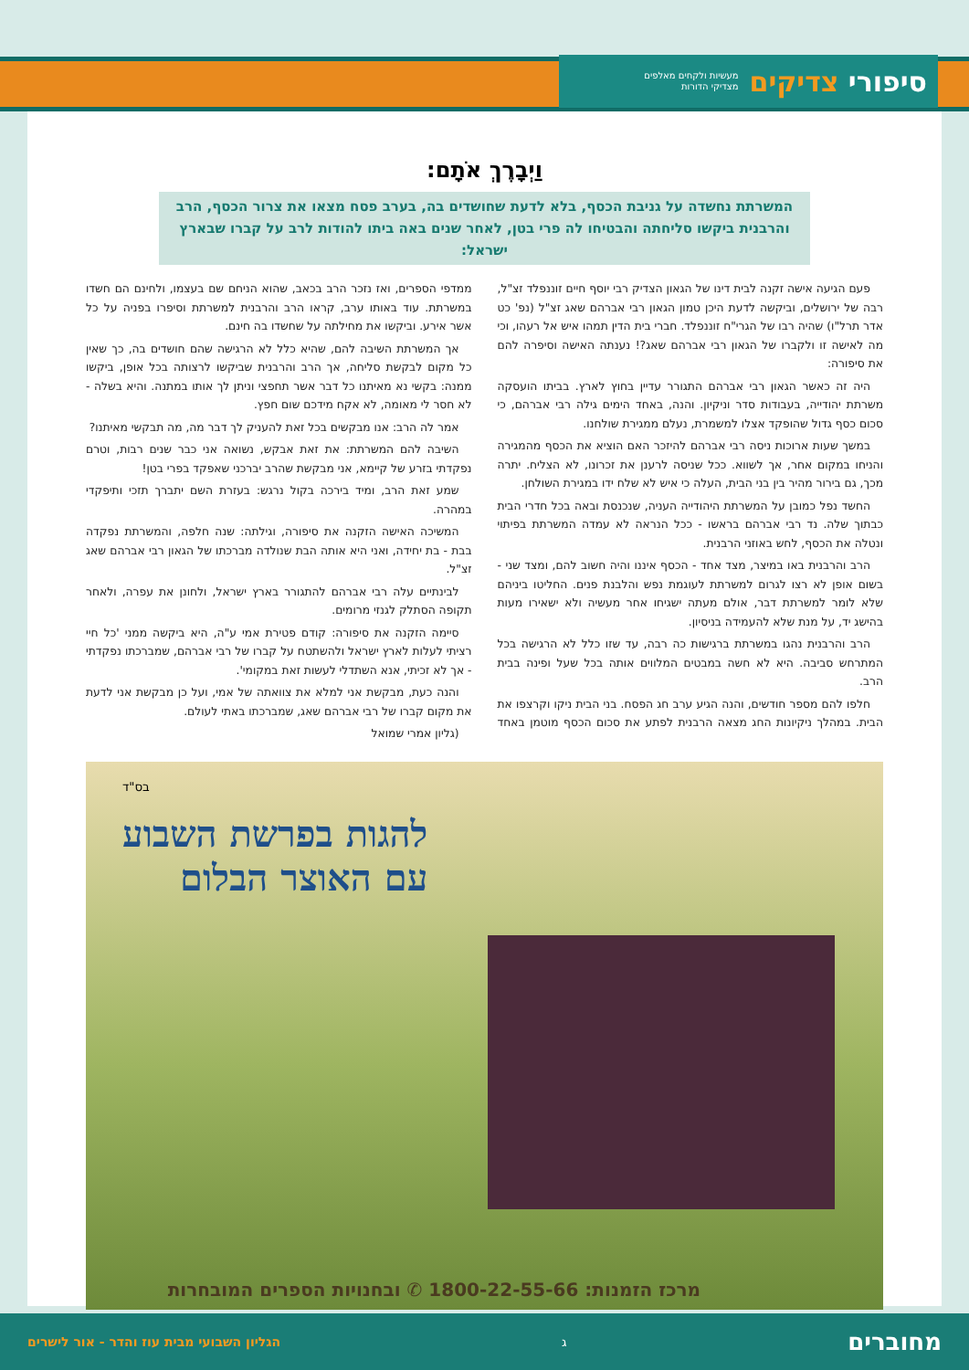סיפורי צדיקים מעשיות ולקחים מאלפים
מצדיקי הדורות
וַיְבָרֶךְ אֹתָם:
המשרתת נחשדה על גניבת הכסף, בלא לדעת שחושדים בה, בערב פסח מצאו את צרור הכסף, הרב והרבנית ביקשו סליחתה והבטיחו לה פרי בטן, לאחר שנים באה ביתו להודות לרב על קברו שבארץ ישראל:
פעם הגיעה אישה זקנה לבית דינו של הגאון הצדיק רבי יוסף חיים זוננפלד זצ"ל, רבה של ירושלים, וביקשה לדעת היכן טמון הגאון רבי אברהם שאג זצ"ל (נפ' כט אדר תרל"ו) שהיה רבו של הגרי"ח זוננפלד. חברי בית הדין תמהו איש אל רעהו, וכי מה לאישה זו ולקברו של הגאון רבי אברהם שאג?! נענתה האישה וסיפרה להם את סיפורה:
היה זה כאשר הגאון רבי אברהם התגורר עדיין בחוץ לארץ. בביתו הועסקה משרתת יהודייה, בעבודות סדר וניקיון. והנה, באחד הימים גילה רבי אברהם, כי סכום כסף גדול שהופקד אצלו למשמרת, נעלם ממגירת שולחנו.
במשך שעות ארוכות ניסה רבי אברהם להיזכר האם הוציא את הכסף מהמגירה והניחו במקום אחר, אך לשווא. ככל שניסה לרענן את זכרונו, לא הצליח. יתרה מכך, גם בירור מהיר בין בני הבית, העלה כי איש לא שלח ידו במגירת השולחן.
החשד נפל כמובן על המשרתת היהודייה העניה, שנכנסת ובאה בכל חדרי הבית כבתוך שלה. נד רבי אברהם בראשו - ככל הנראה לא עמדה המשרתת בפיתוי ונטלה את הכסף, לחש באוזני הרבנית.
הרב והרבנית באו במיצר, מצד אחד - הכסף איננו והיה חשוב להם, ומצד שני - בשום אופן לא רצו לגרום למשרתת לעוגמת נפש והלבנת פנים. החליטו ביניהם שלא לומר למשרתת דבר, אולם מעתה ישגיחו אחר מעשיה ולא ישאירו מעות בהישג יד, על מנת שלא להעמידה בניסיון.
הרב והרבנית נהגו במשרתת ברגישות כה רבה, עד שזו כלל לא הרגישה בכל המתרחש סביבה. היא לא חשה במבטים המלווים אותה בכל שעל ופינה בבית הרב.
חלפו להם מספר חודשים, והנה הגיע ערב חג הפסח. בני הבית ניקו וקרצפו את הבית. במהלך ניקיונות החג מצאה הרבנית לפתע את סכום הכסף מוטמן באחד ממדפי הספרים, ואז נזכר הרב בכאב, שהוא הניחם שם בעצמו, ולחינם הם חשדו במשרתת. עוד באותו ערב, קראו הרב והרבנית למשרתת וסיפרו בפניה על כל אשר אירע. וביקשו את מחילתה על שחשדו בה חינם.
אך המשרתת השיבה להם, שהיא כלל לא הרגישה שהם חושדים בה, כך שאין כל מקום לבקשת סליחה, אך הרב והרבנית שביקשו לרצותה בכל אופן, ביקשו ממנה: בקשי נא מאיתנו כל דבר אשר תחפצי וניתן לך אותו במתנה. והיא בשלה - לא חסר לי מאומה, לא אקח מידכם שום חפץ.
אמר לה הרב: אנו מבקשים בכל זאת להעניק לך דבר מה, מה תבקשי מאיתנו?
השיבה להם המשרתת: את זאת אבקש, נשואה אני כבר שנים רבות, וטרם נפקדתי בזרע של קיימא, אני מבקשת שהרב יברכני שאפקד בפרי בטן!
שמע זאת הרב, ומיד בירכה בקול נרגש: בעזרת השם יתברך תזכי ותיפקדי במהרה.
המשיכה האישה הזקנה את סיפורה, וגילתה: שנה חלפה, והמשרתת נפקדה בבת - בת יחידה, ואני היא אותה הבת שנולדה מברכתו של הגאון רבי אברהם שאג זצ"ל.
לבינתיים עלה רבי אברהם להתגורר בארץ ישראל, ולחונן את עפרה, ולאחר תקופה הסתלק לגנזי מרומים.
סיימה הזקנה את סיפורה: קודם פטירת אמי ע"ה, היא ביקשה ממני 'כל חיי רציתי לעלות לארץ ישראל ולהשתטח על קברו של רבי אברהם, שמברכתו נפקדתי - אך לא זכיתי, אנא השתדלי לעשות זאת במקומי'.
והנה כעת, מבקשת אני למלא את צוואתה של אמי, ועל כן מבקשת אני לדעת את מקום קברו של רבי אברהם שאג, שמברכתו באתי לעולם.
(גליון אמרי שמואל
בס"ד
להגות בפרשת השבוע
עם האוצר הבלום
מרכז הזמנות: 1800-22-55-66 ✆ ובחנויות הספרים המובחרות
מחוברים ג הגליון השבועי מבית עוז והדר - אור לישרים